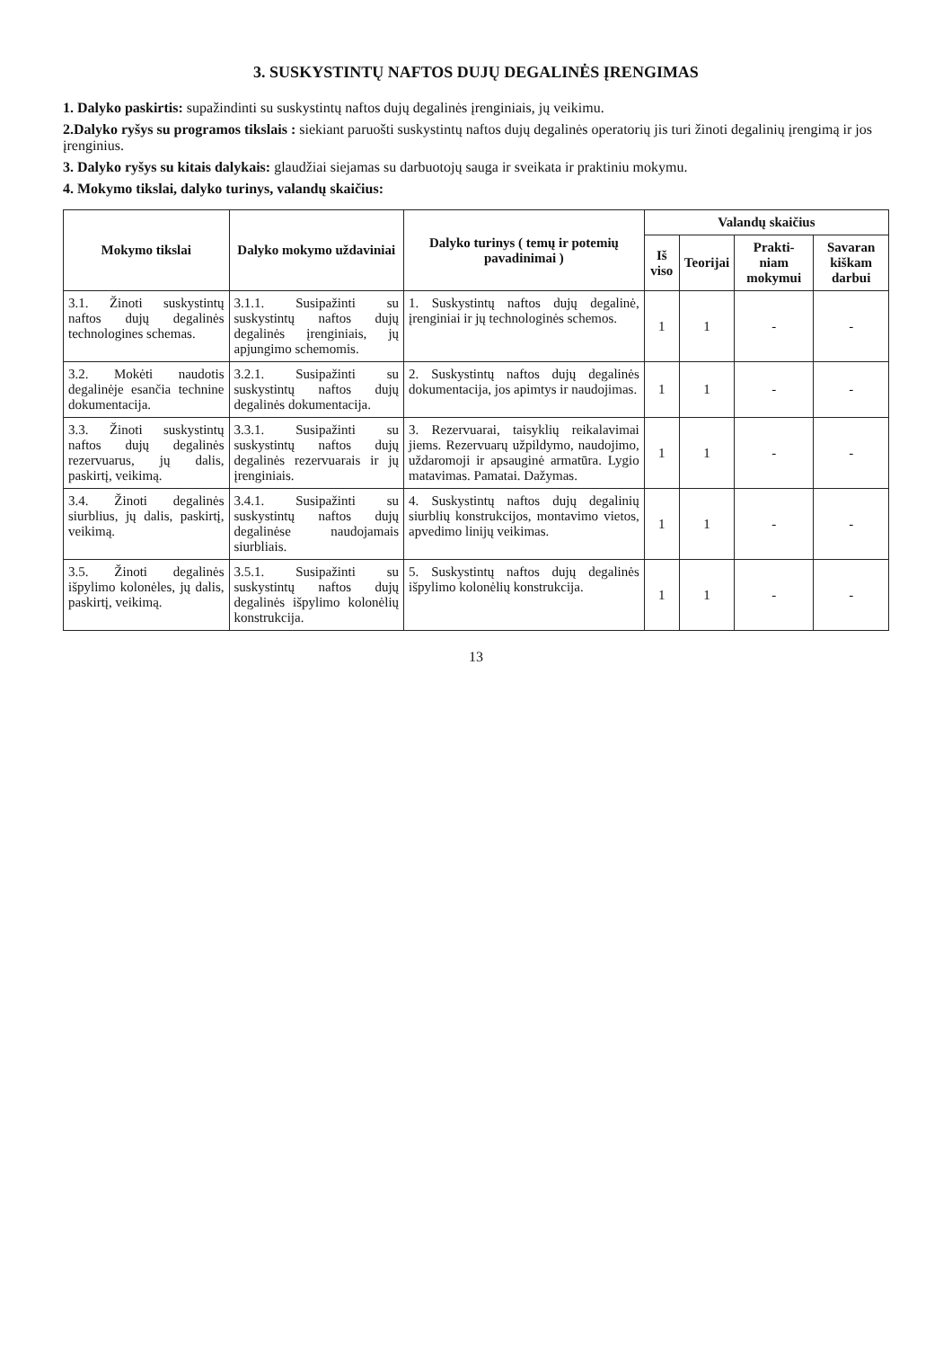3. SUSKYSTINTŲ NAFTOS DUJŲ DEGALINĖS ĮRENGIMAS
1. Dalyko paskirtis: supažindinti su suskystintų naftos dujų degalinės įrenginiais, jų veikimu.
2.Dalyko ryšys su programos tikslais : siekiant paruošti suskystintų naftos dujų degalinės operatorių jis turi žinoti degalinių įrengimą ir jos įrenginius.
3. Dalyko ryšys su kitais dalykais: glaudžiai siejamas su darbuotojų sauga ir sveikata ir praktiniu mokymu.
4. Mokymo tikslai, dalyko turinys, valandų skaičius:
| Mokymo tikslai | Dalyko mokymo uždaviniai | Dalyko turinys ( temų ir potemių pavadinimai ) | Valandų skaičius | | | |
| --- | --- | --- | --- | --- | --- | --- |
| | | | Iš viso | Teorijai | Prakti-niam mokymui | Savaran kiškam darbui |
| 3.1. Žinoti suskystintų naftos dujų degalinės technologines schemas. | 3.1.1. Susipažinti su suskystintų naftos dujų degalinės įrenginiais, jų apjungimo schemomis. | 1. Suskystintų naftos dujų degalinė, įrenginiai ir jų technologinės schemos. | 1 | 1 | - | - |
| 3.2. Mokėti naudotis degalinėje esančia technine dokumentacija. | 3.2.1. Susipažinti su suskystintų naftos dujų degalinės dokumentacija. | 2. Suskystintų naftos dujų degalinės dokumentacija, jos apimtys ir naudojimas. | 1 | 1 | - | - |
| 3.3. Žinoti suskystintų naftos dujų degalinės rezervuarus, jų dalis, paskirtį, veikimą. | 3.3.1. Susipažinti su suskystintų naftos dujų degalinės rezervuarais ir jų įrenginiais. | 3. Rezervuarai, taisyklių reikalavimai jiems. Rezervuarų užpildymo, naudojimo, uždaromoji ir apsauginė armatūra. Lygio matavimas. Pamatai. Dažymas. | 1 | 1 | - | - |
| 3.4. Žinoti degalinės siurblius, jų dalis, paskirtį, veikimą. | 3.4.1. Susipažinti su suskystintų naftos dujų degalinėse naudojamais siurbliais. | 4. Suskystintų naftos dujų degalinių siurblių konstrukcijos, montavimo vietos, apvedimo linijų veikimas. | 1 | 1 | - | - |
| 3.5. Žinoti degalinės išpylimo kolonėles, jų dalis, paskirtį, veikimą. | 3.5.1. Susipažinti su suskystintų naftos dujų degalinės išpylimo kolonėlių konstrukcija. | 5. Suskystintų naftos dujų degalinės išpylimo kolonėlių konstrukcija. | 1 | 1 | - | - |
13